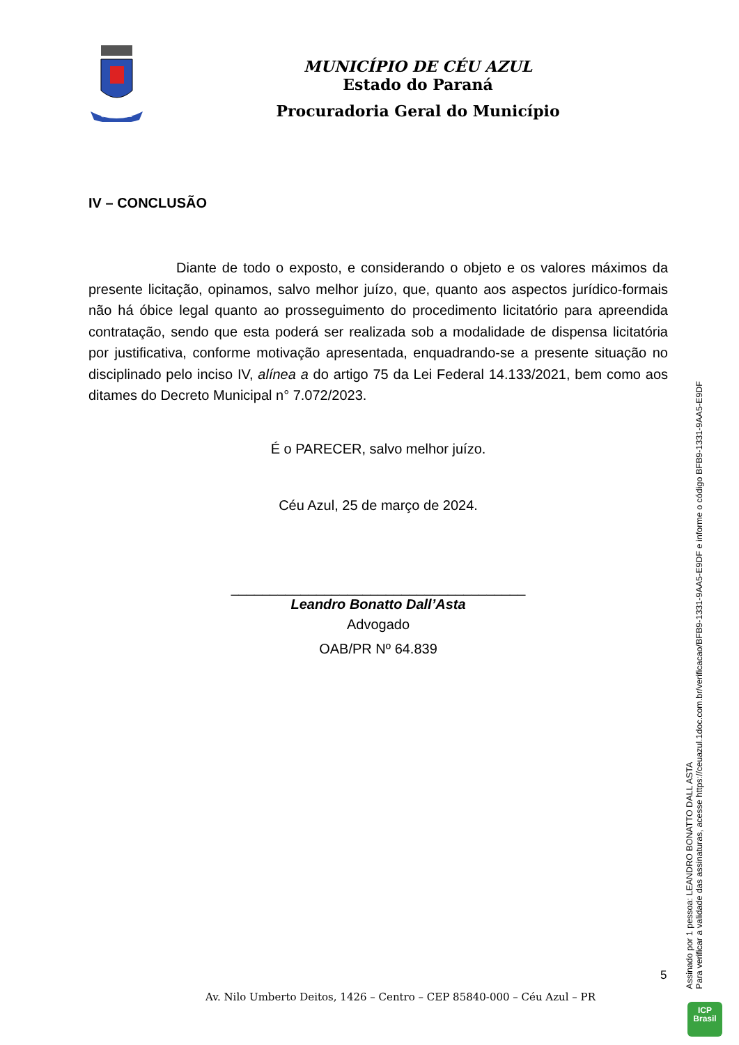CÉU AZUL
MUNICÍPIO DE CÉU AZUL
Estado do Paraná
Procuradoria Geral do Município
IV – CONCLUSÃO
Diante de todo o exposto, e considerando o objeto e os valores máximos da presente licitação, opinamos, salvo melhor juízo, que, quanto aos aspectos jurídico-formais não há óbice legal quanto ao prosseguimento do procedimento licitatório para apreendida contratação, sendo que esta poderá ser realizada sob a modalidade de dispensa licitatória por justificativa, conforme motivação apresentada, enquadrando-se a presente situação no disciplinado pelo inciso IV, alínea a do artigo 75 da Lei Federal 14.133/2021, bem como aos ditames do Decreto Municipal n° 7.072/2023.
É o PARECER, salvo melhor juízo.
Céu Azul, 25 de março de 2024.
______________________________________
Leandro Bonatto Dall’Asta
Advogado
OAB/PR Nº 64.839
Assinado por 1 pessoa: LEANDRO BONATTO DALL ASTA
Para verificar a validade das assinaturas, acesse https://ceuazul.1doc.com.br/verificacao/BFB9-1331-9AA5-E9DF e informe o código BFB9-1331-9AA5-E9DF
5
Av. Nilo Umberto Deitos, 1426 – Centro – CEP 85840-000 – Céu Azul – PR
ICP
Brasil